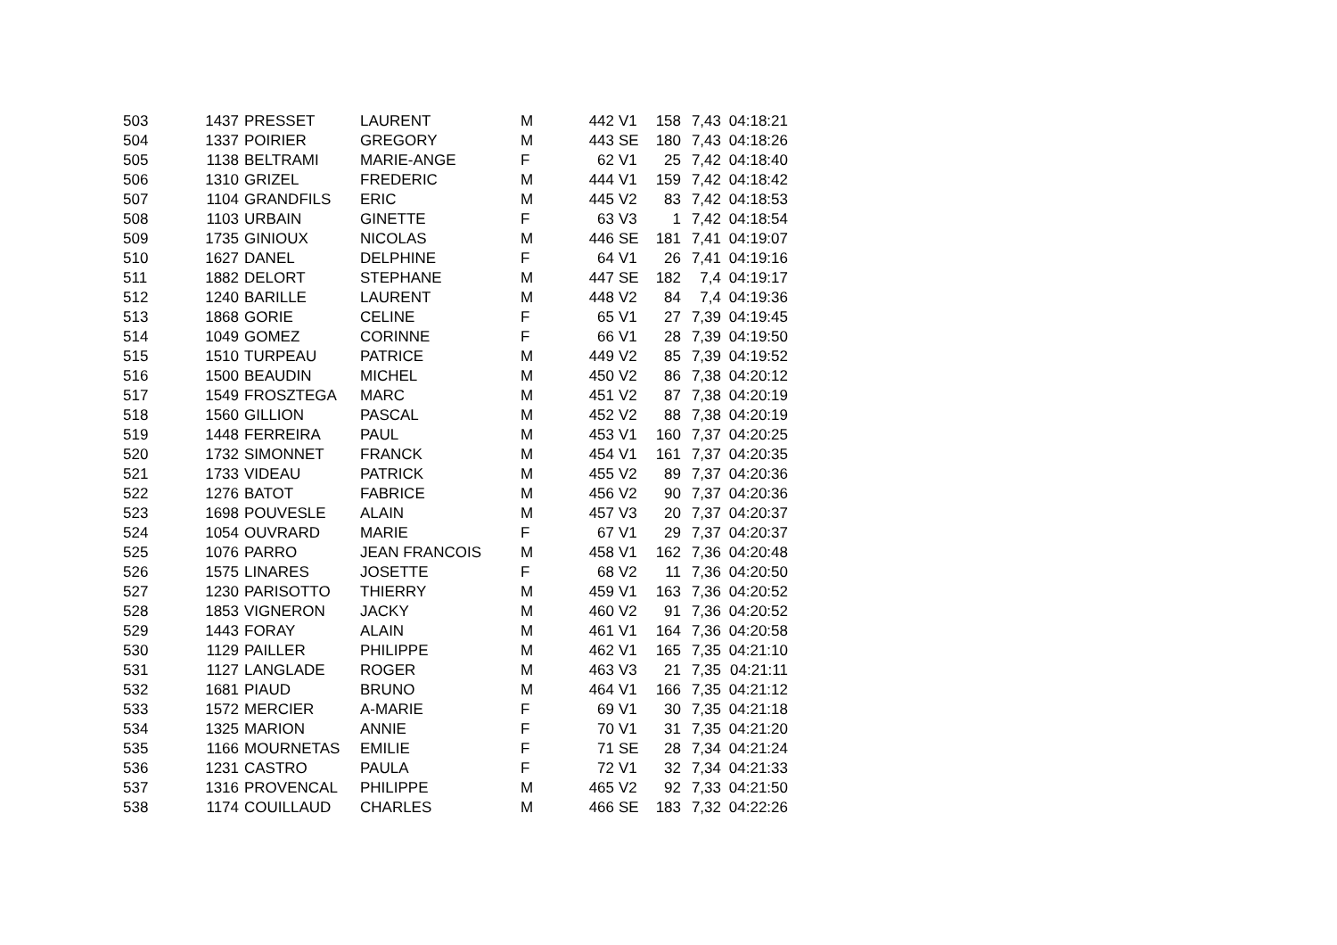| 503 | 1437 | PRESSET | LAURENT | M | 442 | V1 | 158 | 7,43 | 04:18:21 |
| 504 | 1337 | POIRIER | GREGORY | M | 443 | SE | 180 | 7,43 | 04:18:26 |
| 505 | 1138 | BELTRAMI | MARIE-ANGE | F | 62 | V1 | 25 | 7,42 | 04:18:40 |
| 506 | 1310 | GRIZEL | FREDERIC | M | 444 | V1 | 159 | 7,42 | 04:18:42 |
| 507 | 1104 | GRANDFILS | ERIC | M | 445 | V2 | 83 | 7,42 | 04:18:53 |
| 508 | 1103 | URBAIN | GINETTE | F | 63 | V3 | 1 | 7,42 | 04:18:54 |
| 509 | 1735 | GINIOUX | NICOLAS | M | 446 | SE | 181 | 7,41 | 04:19:07 |
| 510 | 1627 | DANEL | DELPHINE | F | 64 | V1 | 26 | 7,41 | 04:19:16 |
| 511 | 1882 | DELORT | STEPHANE | M | 447 | SE | 182 | 7,4 | 04:19:17 |
| 512 | 1240 | BARILLE | LAURENT | M | 448 | V2 | 84 | 7,4 | 04:19:36 |
| 513 | 1868 | GORIE | CELINE | F | 65 | V1 | 27 | 7,39 | 04:19:45 |
| 514 | 1049 | GOMEZ | CORINNE | F | 66 | V1 | 28 | 7,39 | 04:19:50 |
| 515 | 1510 | TURPEAU | PATRICE | M | 449 | V2 | 85 | 7,39 | 04:19:52 |
| 516 | 1500 | BEAUDIN | MICHEL | M | 450 | V2 | 86 | 7,38 | 04:20:12 |
| 517 | 1549 | FROSZTEGA | MARC | M | 451 | V2 | 87 | 7,38 | 04:20:19 |
| 518 | 1560 | GILLION | PASCAL | M | 452 | V2 | 88 | 7,38 | 04:20:19 |
| 519 | 1448 | FERREIRA | PAUL | M | 453 | V1 | 160 | 7,37 | 04:20:25 |
| 520 | 1732 | SIMONNET | FRANCK | M | 454 | V1 | 161 | 7,37 | 04:20:35 |
| 521 | 1733 | VIDEAU | PATRICK | M | 455 | V2 | 89 | 7,37 | 04:20:36 |
| 522 | 1276 | BATOT | FABRICE | M | 456 | V2 | 90 | 7,37 | 04:20:36 |
| 523 | 1698 | POUVESLE | ALAIN | M | 457 | V3 | 20 | 7,37 | 04:20:37 |
| 524 | 1054 | OUVRARD | MARIE | F | 67 | V1 | 29 | 7,37 | 04:20:37 |
| 525 | 1076 | PARRO | JEAN FRANCOIS | M | 458 | V1 | 162 | 7,36 | 04:20:48 |
| 526 | 1575 | LINARES | JOSETTE | F | 68 | V2 | 11 | 7,36 | 04:20:50 |
| 527 | 1230 | PARISOTTO | THIERRY | M | 459 | V1 | 163 | 7,36 | 04:20:52 |
| 528 | 1853 | VIGNERON | JACKY | M | 460 | V2 | 91 | 7,36 | 04:20:52 |
| 529 | 1443 | FORAY | ALAIN | M | 461 | V1 | 164 | 7,36 | 04:20:58 |
| 530 | 1129 | PAILLER | PHILIPPE | M | 462 | V1 | 165 | 7,35 | 04:21:10 |
| 531 | 1127 | LANGLADE | ROGER | M | 463 | V3 | 21 | 7,35 | 04:21:11 |
| 532 | 1681 | PIAUD | BRUNO | M | 464 | V1 | 166 | 7,35 | 04:21:12 |
| 533 | 1572 | MERCIER | A-MARIE | F | 69 | V1 | 30 | 7,35 | 04:21:18 |
| 534 | 1325 | MARION | ANNIE | F | 70 | V1 | 31 | 7,35 | 04:21:20 |
| 535 | 1166 | MOURNETAS | EMILIE | F | 71 | SE | 28 | 7,34 | 04:21:24 |
| 536 | 1231 | CASTRO | PAULA | F | 72 | V1 | 32 | 7,34 | 04:21:33 |
| 537 | 1316 | PROVENCAL | PHILIPPE | M | 465 | V2 | 92 | 7,33 | 04:21:50 |
| 538 | 1174 | COUILLAUD | CHARLES | M | 466 | SE | 183 | 7,32 | 04:22:26 |